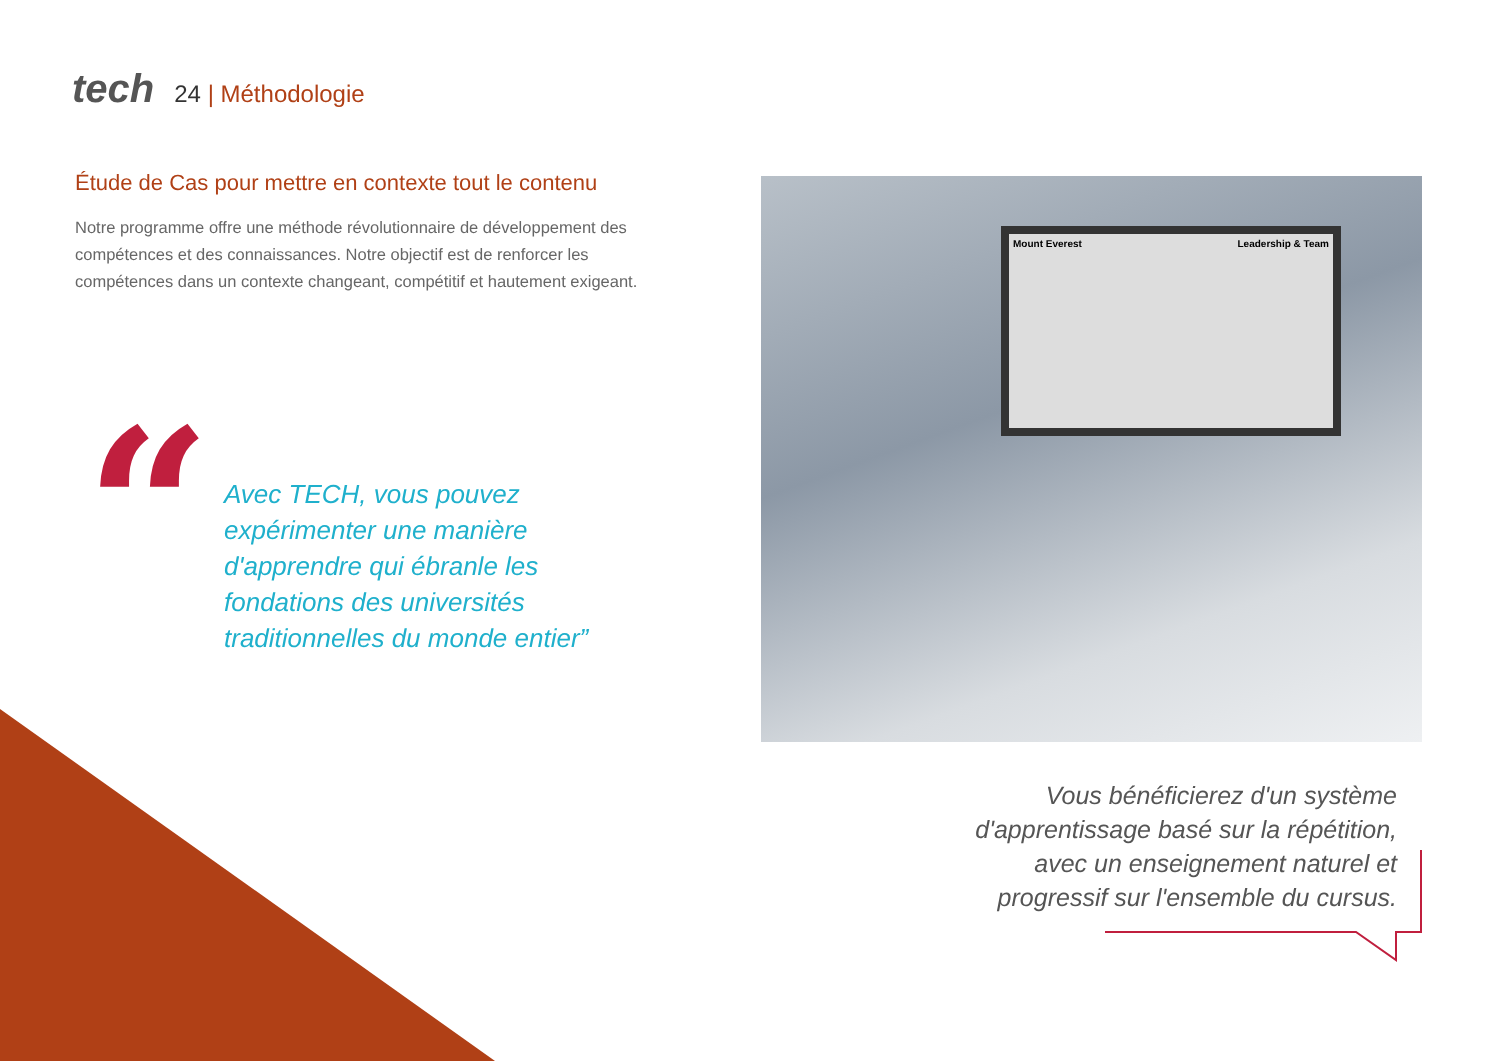tech
24 | Méthodologie
Étude de Cas pour mettre en contexte tout le contenu
Notre programme offre une méthode révolutionnaire de développement des compétences et des connaissances. Notre objectif est de renforcer les compétences dans un contexte changeant, compétitif et hautement exigeant.
“
Avec TECH, vous pouvez expérimenter une manière d'apprendre qui ébranle les fondations des universités traditionnelles du monde entier”
Mount Everest Leadership & Team
Vous bénéficierez d'un système d'apprentissage basé sur la répétition, avec un enseignement naturel et progressif sur l'ensemble du cursus.